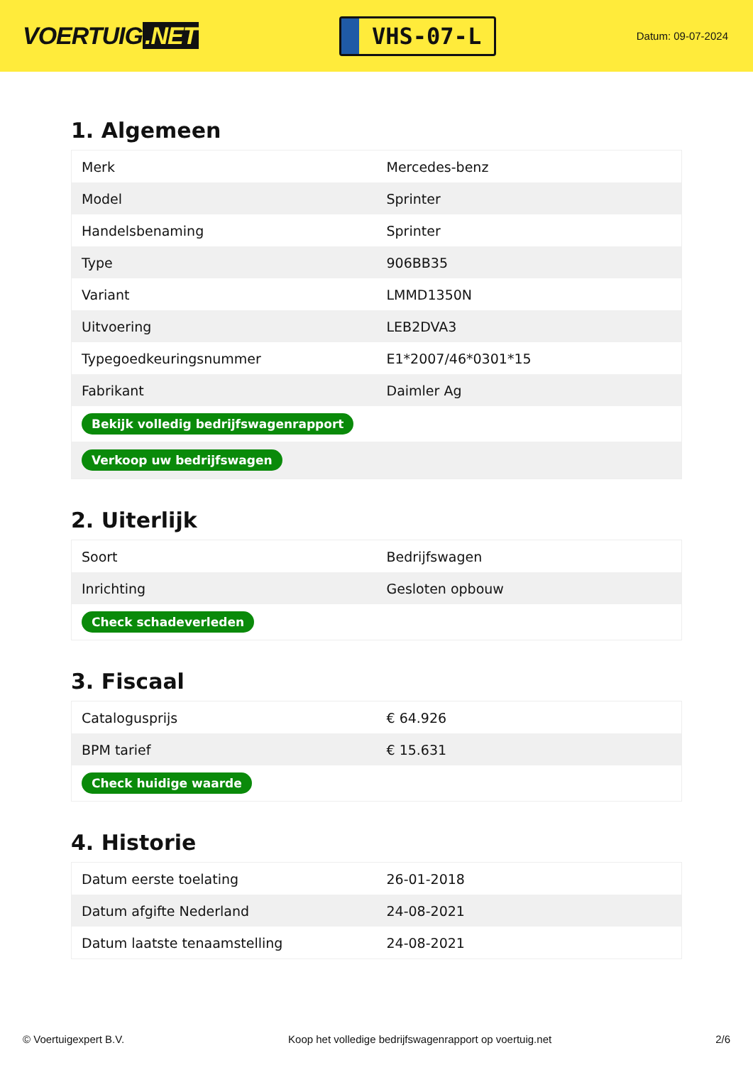VOERTUIG.NET
VHS-07-L
Datum: 09-07-2024
1. Algemeen
| Merk | Mercedes-benz |
| Model | Sprinter |
| Handelsbenaming | Sprinter |
| Type | 906BB35 |
| Variant | LMMD1350N |
| Uitvoering | LEB2DVA3 |
| Typegoedkeuringsnummer | E1*2007/46*0301*15 |
| Fabrikant | Daimler Ag |
| Bekijk volledig bedrijfswagenrapport | |
| Verkoop uw bedrijfswagen | |
2. Uiterlijk
| Soort | Bedrijfswagen |
| Inrichting | Gesloten opbouw |
| Check schadeverleden | |
3. Fiscaal
| Catalogusprijs | € 64.926 |
| BPM tarief | € 15.631 |
| Check huidige waarde | |
4. Historie
| Datum eerste toelating | 26-01-2018 |
| Datum afgifte Nederland | 24-08-2021 |
| Datum laatste tenaamstelling | 24-08-2021 |
© Voertuigexpert B.V. Koop het volledige bedrijfswagenrapport op voertuig.net 2/6